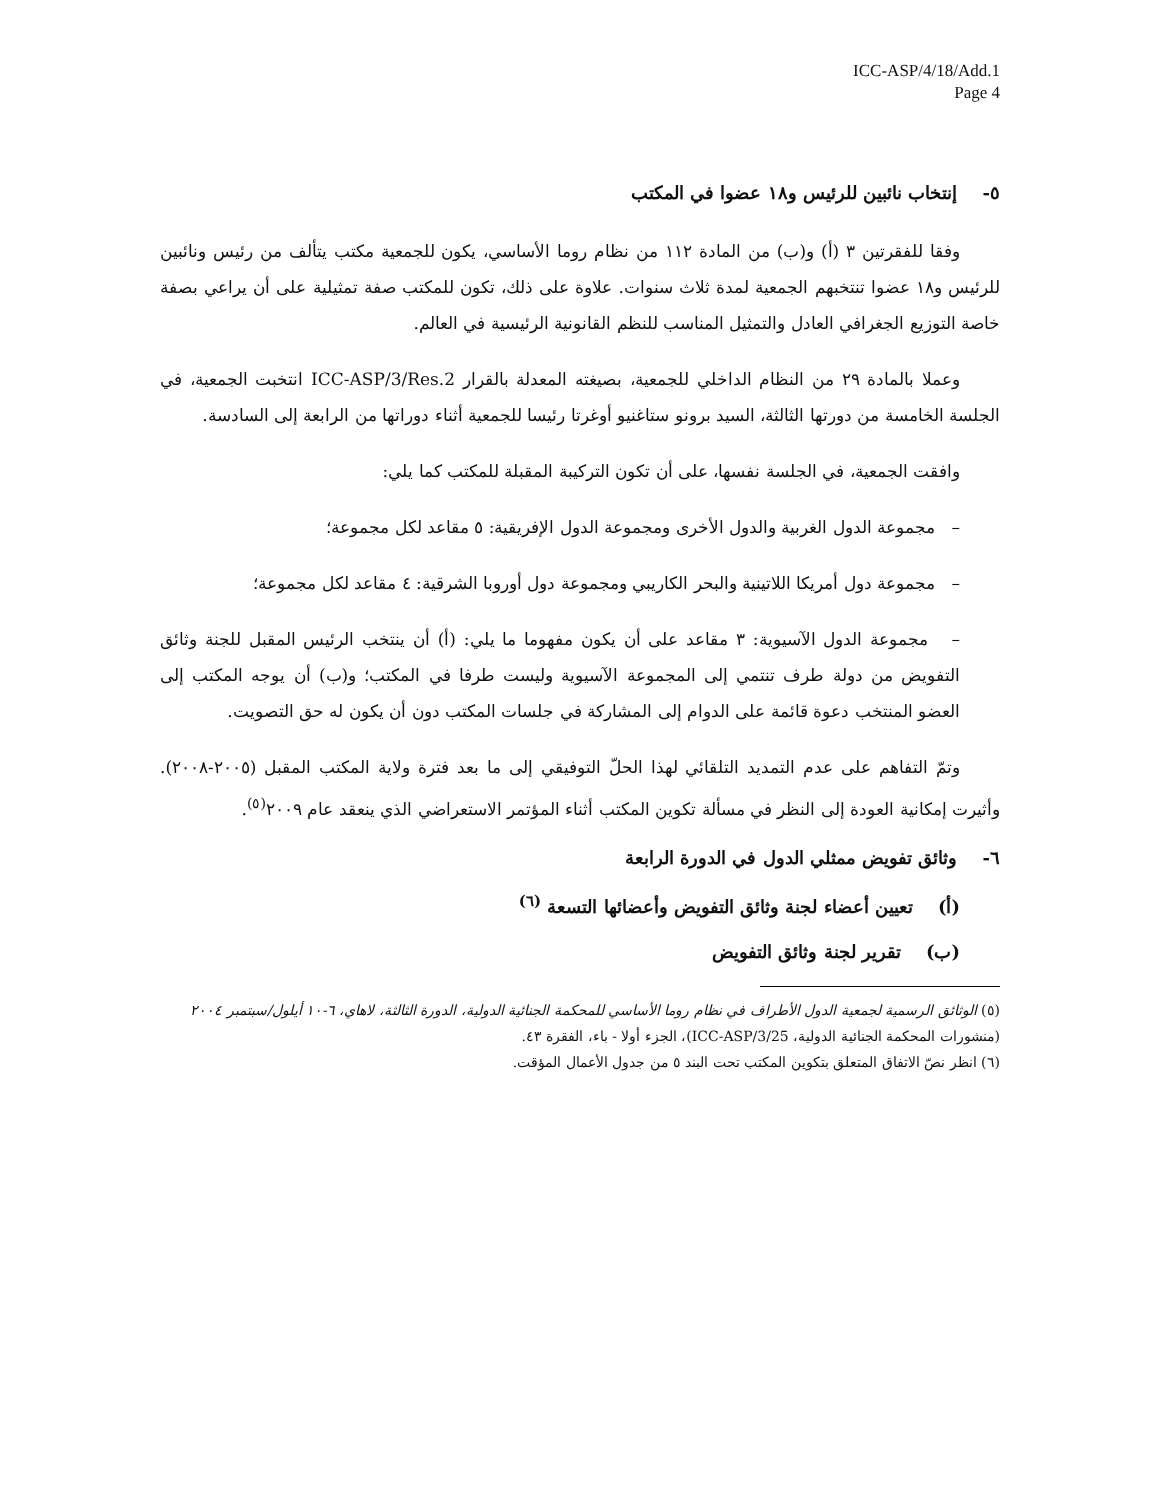ICC-ASP/4/18/Add.1
Page 4
٥- إنتخاب نائبين للرئيس و١٨ عضوا في المكتب
وفقا للفقرتين ٣ (أ) و(ب) من المادة ١١٢ من نظام روما الأساسي، يكون للجمعية مكتب يتألف من رئيس ونائبين للرئيس و١٨ عضوا تنتخبهم الجمعية لمدة ثلاث سنوات. علاوة على ذلك، تكون للمكتب صفة تمثيلية على أن يراعي بصفة خاصة التوزيع الجغرافي العادل والتمثيل المناسب للنظم القانونية الرئيسية في العالم.
وعملا بالمادة ٢٩ من النظام الداخلي للجمعية، بصيغته المعدلة بالقرار ICC-ASP/3/Res.2 انتخبت الجمعية، في الجلسة الخامسة من دورتها الثالثة، السيد برونو ستاغنيو أوغرتا رئيسا للجمعية أثناء دوراتها من الرابعة إلى السادسة.
وافقت الجمعية، في الجلسة نفسها، على أن تكون التركيبة المقبلة للمكتب كما يلي:
– مجموعة الدول الغربية والدول الأخرى ومجموعة الدول الإفريقية: ٥ مقاعد لكل مجموعة؛
– مجموعة دول أمريكا اللاتينية والبحر الكاريبي ومجموعة دول أوروبا الشرقية: ٤ مقاعد لكل مجموعة؛
– مجموعة الدول الآسيوية: ٣ مقاعد على أن يكون مفهوما ما يلي: (أ) أن ينتخب الرئيس المقبل للجنة وثائق التفويض من دولة طرف تنتمي إلى المجموعة الآسيوية وليست طرفا في المكتب؛ و(ب) أن يوجه المكتب إلى العضو المنتخب دعوة قائمة على الدوام إلى المشاركة في جلسات المكتب دون أن يكون له حق التصويت.
وتمّ التفاهم على عدم التمديد التلقائي لهذا الحلّ التوفيقي إلى ما بعد فترة ولاية المكتب المقبل (٢٠٠٥-٢٠٠٨). وأثيرت إمكانية العودة إلى النظر في مسألة تكوين المكتب أثناء المؤتمر الاستعراضي الذي ينعقد عام ٢٠٠٩<sup>(٥)</sup>.
٦- وثائق تفويض ممثلي الدول في الدورة الرابعة
(أ) تعيين أعضاء لجنة وثائق التفويض وأعضائها التسعة <sup>(٦)</sup>
(ب) تقرير لجنة وثائق التفويض
(٥) الوثائق الرسمية لجمعية الدول الأطراف في نظام روما الأساسي للمحكمة الجنائية الدولية، الدورة الثالثة، لاهاي، ٦-١٠ أيلول/سبتمبر ٢٠٠٤ (منشورات المحكمة الجنائية الدولية، ICC-ASP/3/25)، الجزء أولا - باء، الفقرة ٤٣.
(٦) انظر نصّ الاتفاق المتعلق بتكوين المكتب تحت البند ٥ من جدول الأعمال المؤقت.